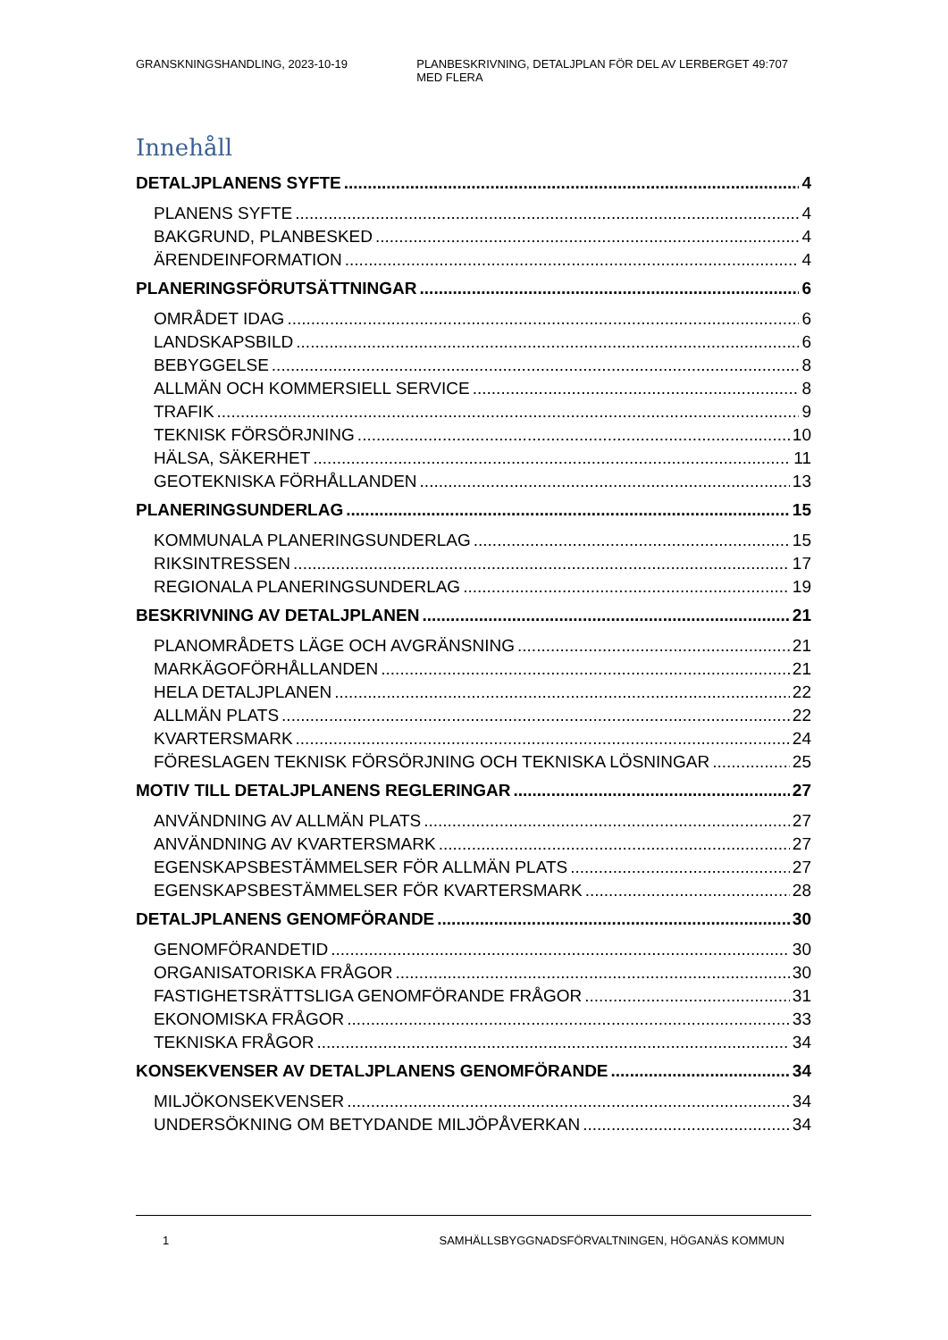GRANSKNINGSHANDLING, 2023-10-19 PLANBESKRIVNING, DETALJPLAN FÖR DEL AV LERBERGET 49:707 MED FLERA
Innehåll
DETALJPLANENS SYFTE 4
PLANENS SYFTE 4
BAKGRUND, PLANBESKED 4
ÄRENDEINFORMATION 4
PLANERINGSFÖRUTSÄTTNINGAR 6
OMRÅDET IDAG 6
LANDSKAPSBILD 6
BEBYGGELSE 8
ALLMÄN OCH KOMMERSIELL SERVICE 8
TRAFIK 9
TEKNISK FÖRSÖRJNING 10
HÄLSA, SÄKERHET 11
GEOTEKNISKA FÖRHÅLLANDEN 13
PLANERINGSUNDERLAG 15
KOMMUNALA PLANERINGSUNDERLAG 15
RIKSINTRESSEN 17
REGIONALA PLANERINGSUNDERLAG 19
BESKRIVNING AV DETALJPLANEN 21
PLANOMRÅDETS LÄGE OCH AVGRÄNSNING 21
MARKÄGOFÖRHÅLLANDEN 21
HELA DETALJPLANEN 22
ALLMÄN PLATS 22
KVARTERSMARK 24
FÖRESLAGEN TEKNISK FÖRSÖRJNING OCH TEKNISKA LÖSNINGAR 25
MOTIV TILL DETALJPLANENS REGLERINGAR 27
ANVÄNDNING AV ALLMÄN PLATS 27
ANVÄNDNING AV KVARTERSMARK 27
EGENSKAPSBESTÄMMELSER FÖR ALLMÄN PLATS 27
EGENSKAPSBESTÄMMELSER FÖR KVARTERSMARK 28
DETALJPLANENS GENOMFÖRANDE 30
GENOMFÖRANDETID 30
ORGANISATORISKA FRÅGOR 30
FASTIGHETSRÄTTSLIGA GENOMFÖRANDE FRÅGOR 31
EKONOMISKA FRÅGOR 33
TEKNISKA FRÅGOR 34
KONSEKVENSER AV DETALJPLANENS GENOMFÖRANDE 34
MILJÖKONSEKVENSER 34
UNDERSÖKNING OM BETYDANDE MILJÖPÅVERKAN 34
1 SAMHÄLLSBYGGNADSFÖRVALTNINGEN, HÖGANÄS KOMMUN